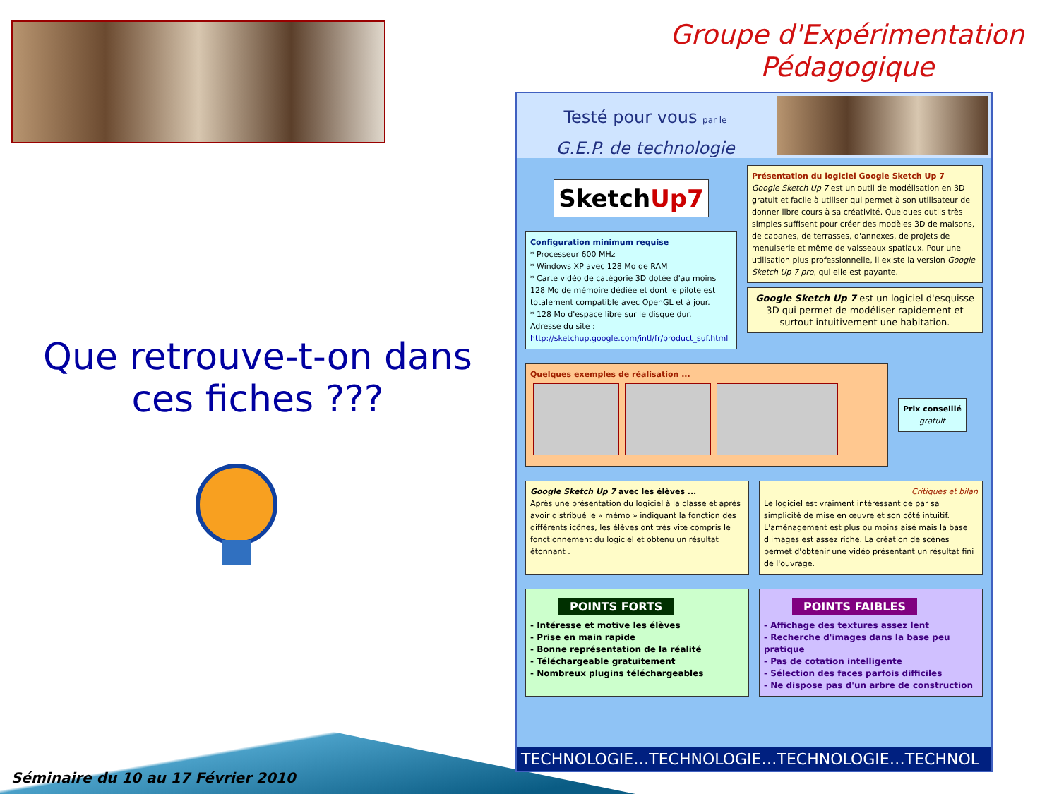Groupe d'Expérimentation Pédagogique
Que retrouve-t-on dans ces fiches ???
Séminaire du 10 au 17 Février 2010
Testé pour vous par le
G.E.P. de technologie
SketchUp7
Configuration minimum requise
* Processeur 600 MHz
* Windows XP avec 128 Mo de RAM
* Carte vidéo de catégorie 3D dotée d'au moins 128 Mo de mémoire dédiée et dont le pilote est totalement compatible avec OpenGL et à jour.
* 128 Mo d'espace libre sur le disque dur.
Adresse du site :
http://sketchup.google.com/intl/fr/product_suf.html
Présentation du logiciel Google Sketch Up 7
Google Sketch Up 7 est un outil de modélisation en 3D gratuit et facile à utiliser qui permet à son utilisateur de donner libre cours à sa créativité. Quelques outils très simples suffisent pour créer des modèles 3D de maisons, de cabanes, de terrasses, d'annexes, de projets de menuiserie et même de vaisseaux spatiaux. Pour une utilisation plus professionnelle, il existe la version Google Sketch Up 7 pro, qui elle est payante.
Google Sketch Up 7 est un logiciel d'esquisse 3D qui permet de modéliser rapidement et surtout intuitivement une habitation.
Quelques exemples de réalisation ... Prix conseillé
gratuit
Google Sketch Up 7 avec les élèves ...
Après une présentation du logiciel à la classe et après avoir distribué le « mémo » indiquant la fonction des différents icônes, les élèves ont très vite compris le fonctionnement du logiciel et obtenu un résultat étonnant .
Critiques et bilan
Le logiciel est vraiment intéressant de par sa simplicité de mise en œuvre et son côté intuitif. L'aménagement est plus ou moins aisé mais la base d'images est assez riche. La création de scènes permet d'obtenir une vidéo présentant un résultat fini de l'ouvrage.
POINTS FORTS
- Intéresse et motive les élèves
- Prise en main rapide
- Bonne représentation de la réalité
- Téléchargeable gratuitement
- Nombreux plugins téléchargeables
POINTS FAIBLES
- Affichage des textures assez lent
- Recherche d'images dans la base peu pratique
- Pas de cotation intelligente
- Sélection des faces parfois difficiles
- Ne dispose pas d'un arbre de construction
TECHNOLOGIE…TECHNOLOGIE…TECHNOLOGIE…TECHNOL